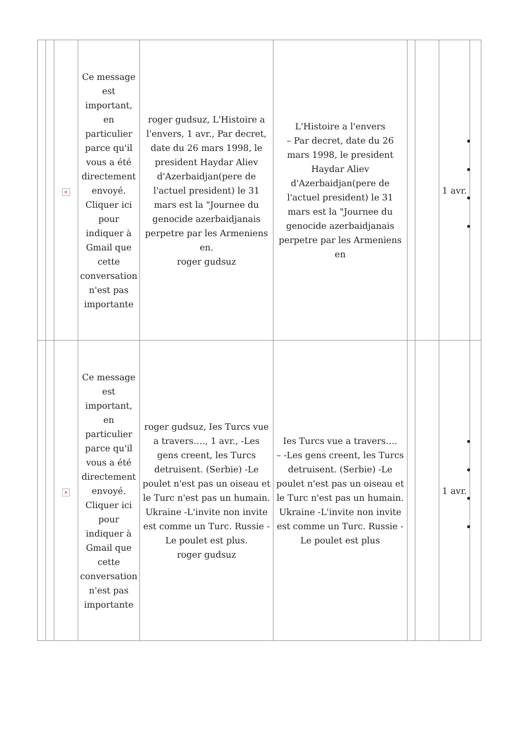| | | × | Ce message est important, en particulier parce qu'il vous a été directement envoyé. Cliquer ici pour indiquer à Gmail que cette conversation n'est pas importante | roger gudsuz, L'Histoire a l'envers, 1 avr., Par decret, date du 26 mars 1998, le president Haydar Aliev d'Azerbaidjan(pere de l'actuel president) le 31 mars est la "Journee du genocide azerbaidjanais perpetre par les Armeniens en. roger gudsuz | L'Histoire a l'envers – Par decret, date du 26 mars 1998, le president Haydar Aliev d'Azerbaidjan(pere de l'actuel president) le 31 mars est la "Journee du genocide azerbaidjanais perpetre par les Armeniens en | | | 1 avr. | |
| | | × | Ce message est important, en particulier parce qu'il vous a été directement envoyé. Cliquer ici pour indiquer à Gmail que cette conversation n'est pas importante | roger gudsuz, Ies Turcs vue a travers…., 1 avr., -Les gens creent, les Turcs detruisent. (Serbie) -Le poulet n'est pas un oiseau et le Turc n'est pas un humain. Ukraine -L'invite non invite est comme un Turc. Russie -Le poulet est plus. roger gudsuz | Ies Turcs vue a travers…. – -Les gens creent, les Turcs detruisent. (Serbie) -Le poulet n'est pas un oiseau et le Turc n'est pas un humain. Ukraine -L'invite non invite est comme un Turc. Russie -Le poulet est plus | | | 1 avr. | |